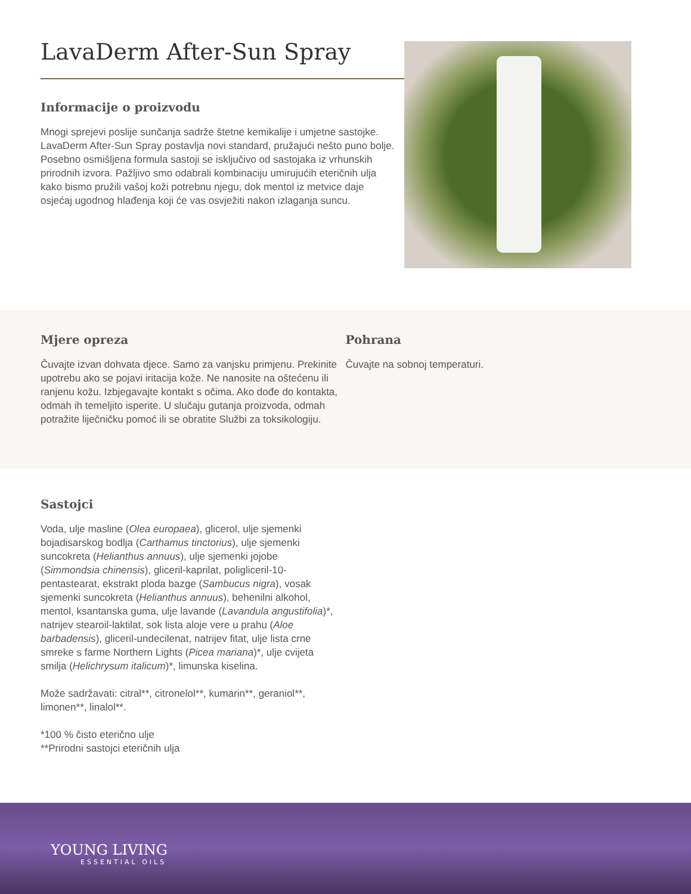LavaDerm After-Sun Spray
Informacije o proizvodu
Mnogi sprejevi poslije sunčanja sadrže štetne kemikalije i umjetne sastojke. LavaDerm After-Sun Spray postavlja novi standard, pružajući nešto puno bolje. Posebno osmišljena formula sastoji se isključivo od sastojaka iz vrhunskih prirodnih izvora. Pažljivo smo odabrali kombinaciju umirujućih eteričnih ulja kako bismo pružili vašoj koži potrebnu njegu, dok mentol iz metvice daje osjećaj ugodnog hlađenja koji će vas osvježiti nakon izlaganja suncu.
Mjere opreza
Čuvajte izvan dohvata djece. Samo za vanjsku primjenu. Prekinite upotrebu ako se pojavi iritacija kože. Ne nanosite na oštećenu ili ranjenu kožu. Izbjegavajte kontakt s očima. Ako dođe do kontakta, odmah ih temeljito isperite. U slučaju gutanja proizvoda, odmah potražite liječničku pomoć ili se obratite Službi za toksikologiju.
Pohrana
Čuvajte na sobnoj temperaturi.
Sastojci
Voda, ulje masline (Olea europaea), glicerol, ulje sjemenki bojadisarskog bodlja (Carthamus tinctorius), ulje sjemenki suncokreta (Helianthus annuus), ulje sjemenki jojobe (Simmondsia chinensis), gliceril-kaprilat, poligliceril-10-pentastearat, ekstrakt ploda bazge (Sambucus nigra), vosak sjemenki suncokreta (Helianthus annuus), behenilni alkohol, mentol, ksantanska guma, ulje lavande (Lavandula angustifolia)*, natrijev stearoil-laktilat, sok lista aloje vere u prahu (Aloe barbadensis), gliceril-undecilenat, natrijev fitat, ulje lista crne smreke s farme Northern Lights (Picea mariana)*, ulje cvijeta smilja (Helichrysum italicum)*, limunska kiselina.
Može sadržavati: citral**, citronelol**, kumarin**, geraniol**, limonen**, linalol**.
*100 % čisto eterično ulje
**Prirodni sastojci eteričnih ulja
YOUNG LIVING
ESSENTIAL OILS